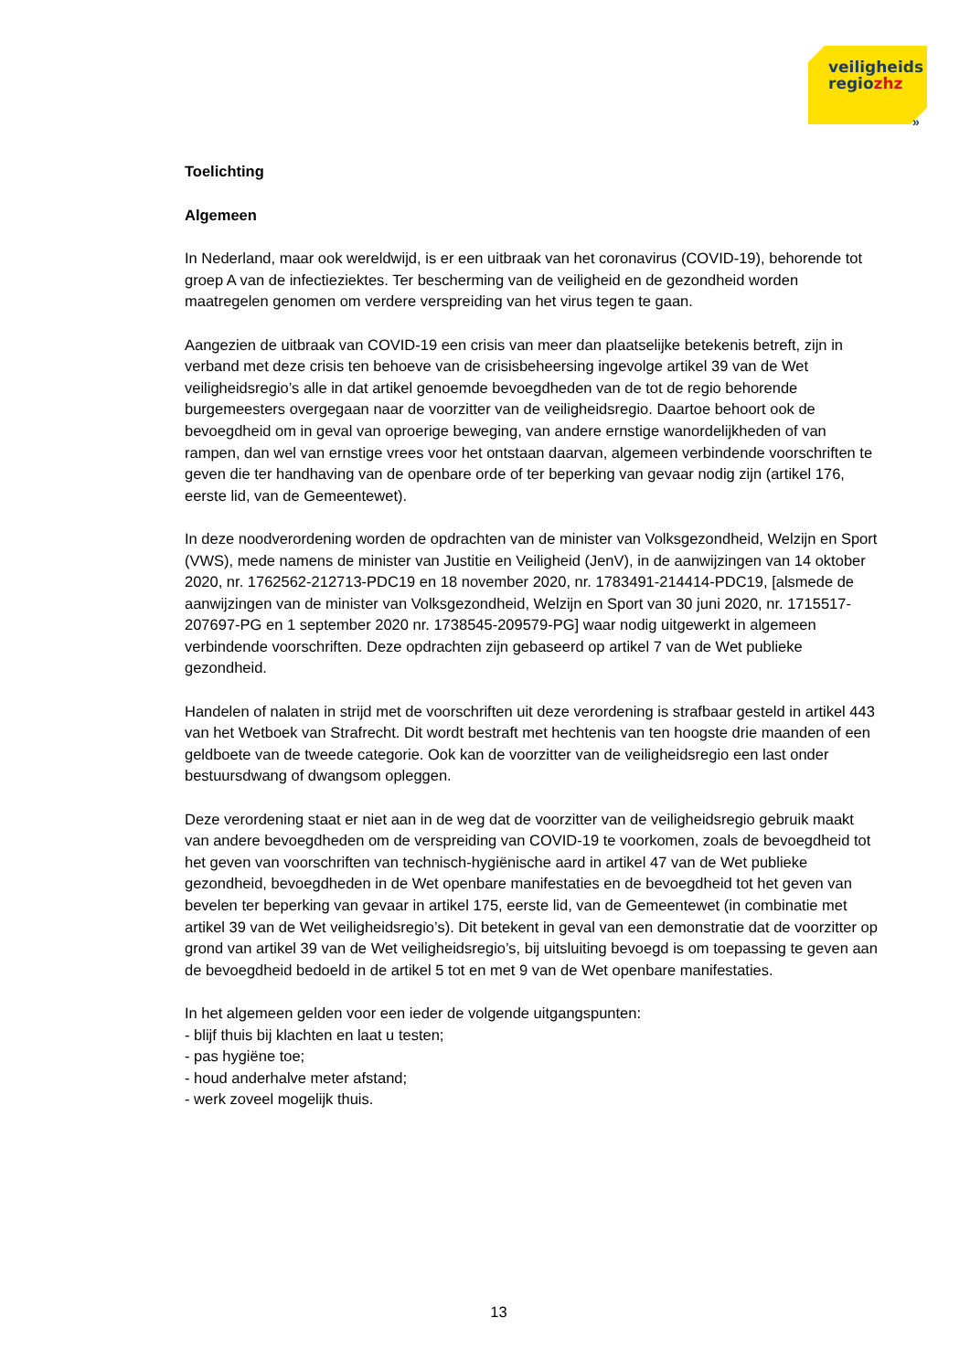veiligheids
regiozhz
»
Toelichting
Algemeen
In Nederland, maar ook wereldwijd, is er een uitbraak van het coronavirus (COVID-19), behorende tot groep A van de infectieziektes. Ter bescherming van de veiligheid en de gezondheid worden maatregelen genomen om verdere verspreiding van het virus tegen te gaan.
Aangezien de uitbraak van COVID-19 een crisis van meer dan plaatselijke betekenis betreft, zijn in verband met deze crisis ten behoeve van de crisisbeheersing ingevolge artikel 39 van de Wet veiligheidsregio’s alle in dat artikel genoemde bevoegdheden van de tot de regio behorende burgemeesters overgegaan naar de voorzitter van de veiligheidsregio. Daartoe behoort ook de bevoegdheid om in geval van oproerige beweging, van andere ernstige wanordelijkheden of van rampen, dan wel van ernstige vrees voor het ontstaan daarvan, algemeen verbindende voorschriften te geven die ter handhaving van de openbare orde of ter beperking van gevaar nodig zijn (artikel 176, eerste lid, van de Gemeentewet).
In deze noodverordening worden de opdrachten van de minister van Volksgezondheid, Welzijn en Sport (VWS), mede namens de minister van Justitie en Veiligheid (JenV), in de aanwijzingen van 14 oktober 2020, nr. 1762562-212713-PDC19 en 18 november 2020, nr. 1783491-214414-PDC19, [alsmede de aanwijzingen van de minister van Volksgezondheid, Welzijn en Sport van 30 juni 2020, nr. 1715517-207697-PG en 1 september 2020 nr. 1738545-209579-PG] waar nodig uitgewerkt in algemeen verbindende voorschriften. Deze opdrachten zijn gebaseerd op artikel 7 van de Wet publieke gezondheid.
Handelen of nalaten in strijd met de voorschriften uit deze verordening is strafbaar gesteld in artikel 443 van het Wetboek van Strafrecht. Dit wordt bestraft met hechtenis van ten hoogste drie maanden of een geldboete van de tweede categorie. Ook kan de voorzitter van de veiligheidsregio een last onder bestuursdwang of dwangsom opleggen.
Deze verordening staat er niet aan in de weg dat de voorzitter van de veiligheidsregio gebruik maakt van andere bevoegdheden om de verspreiding van COVID-19 te voorkomen, zoals de bevoegdheid tot het geven van voorschriften van technisch-hygiënische aard in artikel 47 van de Wet publieke gezondheid, bevoegdheden in de Wet openbare manifestaties en de bevoegdheid tot het geven van bevelen ter beperking van gevaar in artikel 175, eerste lid, van de Gemeentewet (in combinatie met artikel 39 van de Wet veiligheidsregio’s). Dit betekent in geval van een demonstratie dat de voorzitter op grond van artikel 39 van de Wet veiligheidsregio’s, bij uitsluiting bevoegd is om toepassing te geven aan de bevoegdheid bedoeld in de artikel 5 tot en met 9 van de Wet openbare manifestaties.
In het algemeen gelden voor een ieder de volgende uitgangspunten:
- blijf thuis bij klachten en laat u testen;
- pas hygiëne toe;
- houd anderhalve meter afstand;
- werk zoveel mogelijk thuis.
13